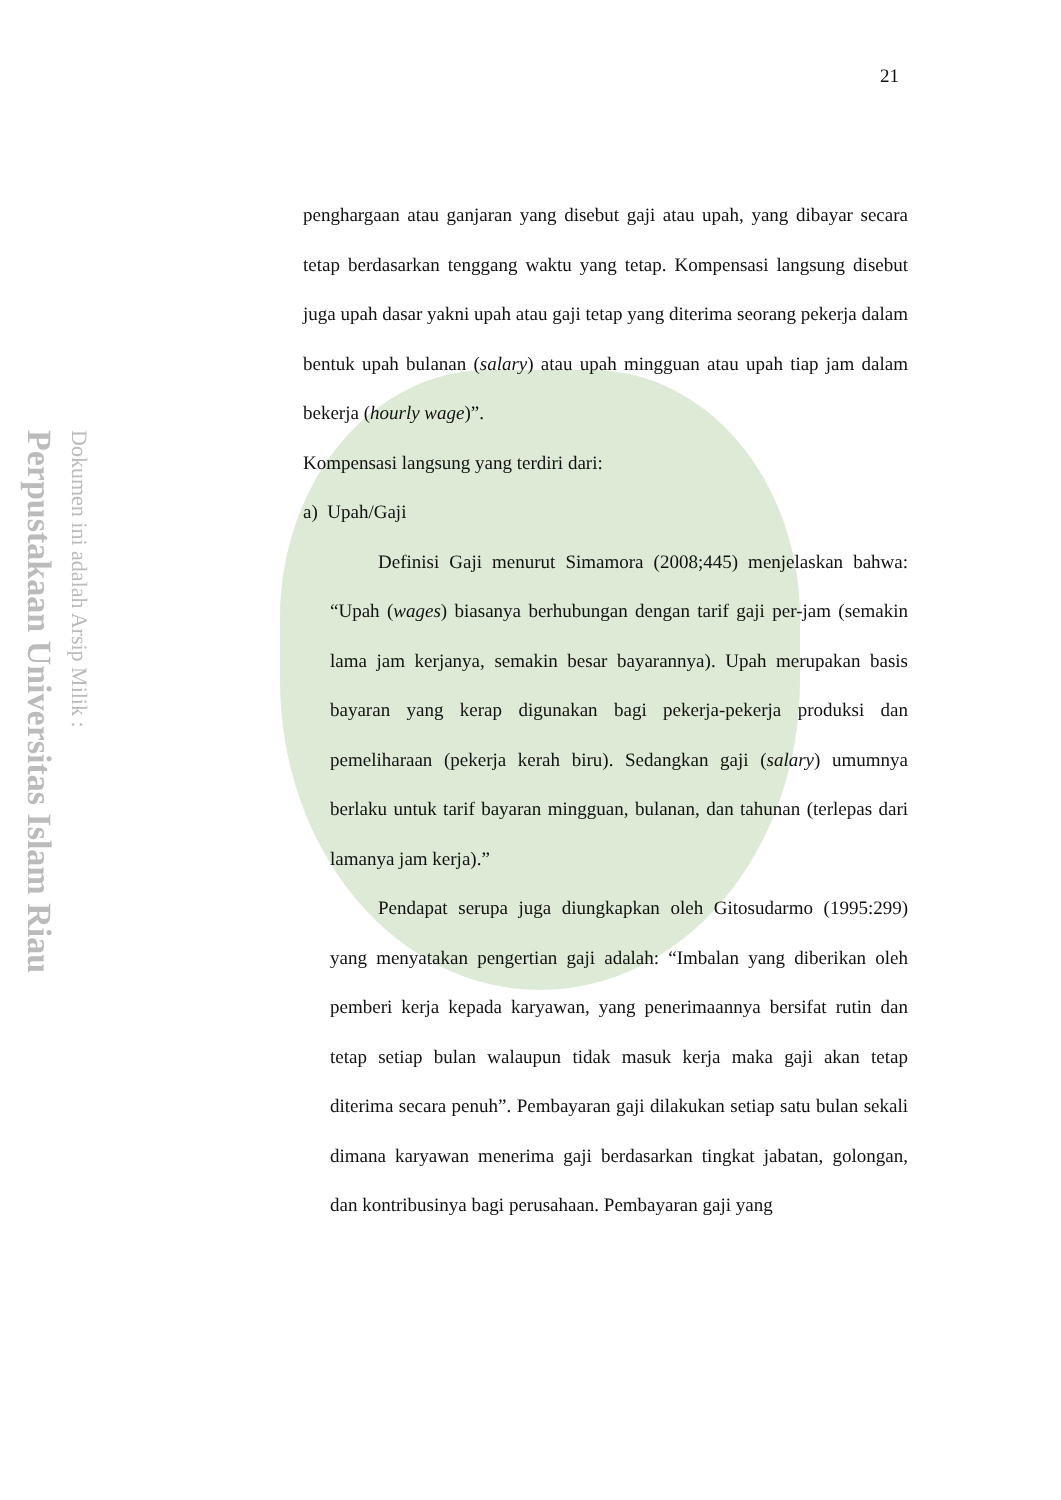Perpustakaan Universitas Islam Riau
Dokumen ini adalah Arsip Milik :
21
penghargaan atau ganjaran yang disebut gaji atau upah, yang dibayar secara tetap berdasarkan tenggang waktu yang tetap. Kompensasi langsung disebut juga upah dasar yakni upah atau gaji tetap yang diterima seorang pekerja dalam bentuk upah bulanan (salary) atau upah mingguan atau upah tiap jam dalam bekerja (hourly wage)”.
Kompensasi langsung yang terdiri dari:
a) Upah/Gaji
Definisi Gaji menurut Simamora (2008;445) menjelaskan bahwa: “Upah (wages) biasanya berhubungan dengan tarif gaji per-jam (semakin lama jam kerjanya, semakin besar bayarannya). Upah merupakan basis bayaran yang kerap digunakan bagi pekerja-pekerja produksi dan pemeliharaan (pekerja kerah biru). Sedangkan gaji (salary) umumnya berlaku untuk tarif bayaran mingguan, bulanan, dan tahunan (terlepas dari lamanya jam kerja).”
Pendapat serupa juga diungkapkan oleh Gitosudarmo (1995:299) yang menyatakan pengertian gaji adalah: “Imbalan yang diberikan oleh pemberi kerja kepada karyawan, yang penerimaannya bersifat rutin dan tetap setiap bulan walaupun tidak masuk kerja maka gaji akan tetap diterima secara penuh”. Pembayaran gaji dilakukan setiap satu bulan sekali dimana karyawan menerima gaji berdasarkan tingkat jabatan, golongan, dan kontribusinya bagi perusahaan. Pembayaran gaji yang